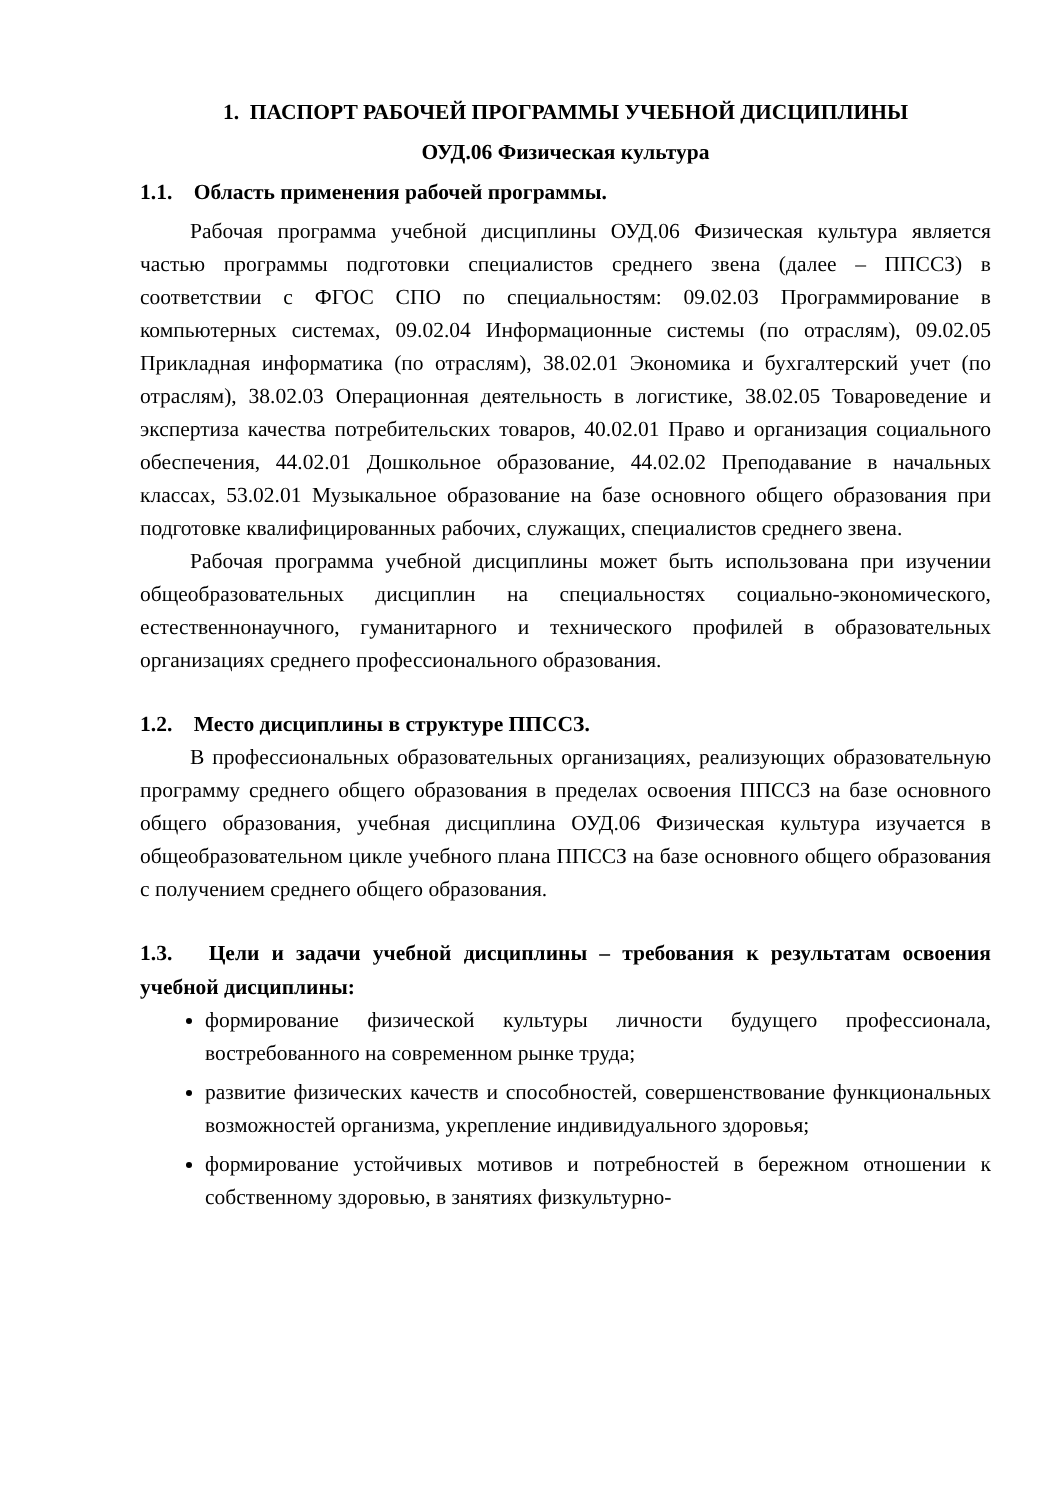1. ПАСПОРТ РАБОЧЕЙ ПРОГРАММЫ УЧЕБНОЙ ДИСЦИПЛИНЫ
ОУД.06 Физическая культура
1.1. Область применения рабочей программы.
Рабочая программа учебной дисциплины ОУД.06 Физическая культура является частью программы подготовки специалистов среднего звена (далее – ППССЗ) в соответствии с ФГОС СПО по специальностям: 09.02.03 Программирование в компьютерных системах, 09.02.04 Информационные системы (по отраслям), 09.02.05 Прикладная информатика (по отраслям), 38.02.01 Экономика и бухгалтерский учет (по отраслям), 38.02.03 Операционная деятельность в логистике, 38.02.05 Товароведение и экспертиза качества потребительских товаров, 40.02.01 Право и организация социального обеспечения, 44.02.01 Дошкольное образование, 44.02.02 Преподавание в начальных классах, 53.02.01 Музыкальное образование на базе основного общего образования при подготовке квалифицированных рабочих, служащих, специалистов среднего звена.
Рабочая программа учебной дисциплины может быть использована при изучении общеобразовательных дисциплин на специальностях социально-экономического, естественнонаучного, гуманитарного и технического профилей в образовательных организациях среднего профессионального образования.
1.2. Место дисциплины в структуре ППССЗ.
В профессиональных образовательных организациях, реализующих образовательную программу среднего общего образования в пределах освоения ППССЗ на базе основного общего образования, учебная дисциплина ОУД.06 Физическая культура изучается в общеобразовательном цикле учебного плана ППССЗ на базе основного общего образования с получением среднего общего образования.
1.3. Цели и задачи учебной дисциплины – требования к результатам освоения учебной дисциплины:
формирование физической культуры личности будущего профессионала, востребованного на современном рынке труда;
развитие физических качеств и способностей, совершенствование функциональных возможностей организма, укрепление индивидуального здоровья;
формирование устойчивых мотивов и потребностей в бережном отношении к собственному здоровью, в занятиях физкультурно-